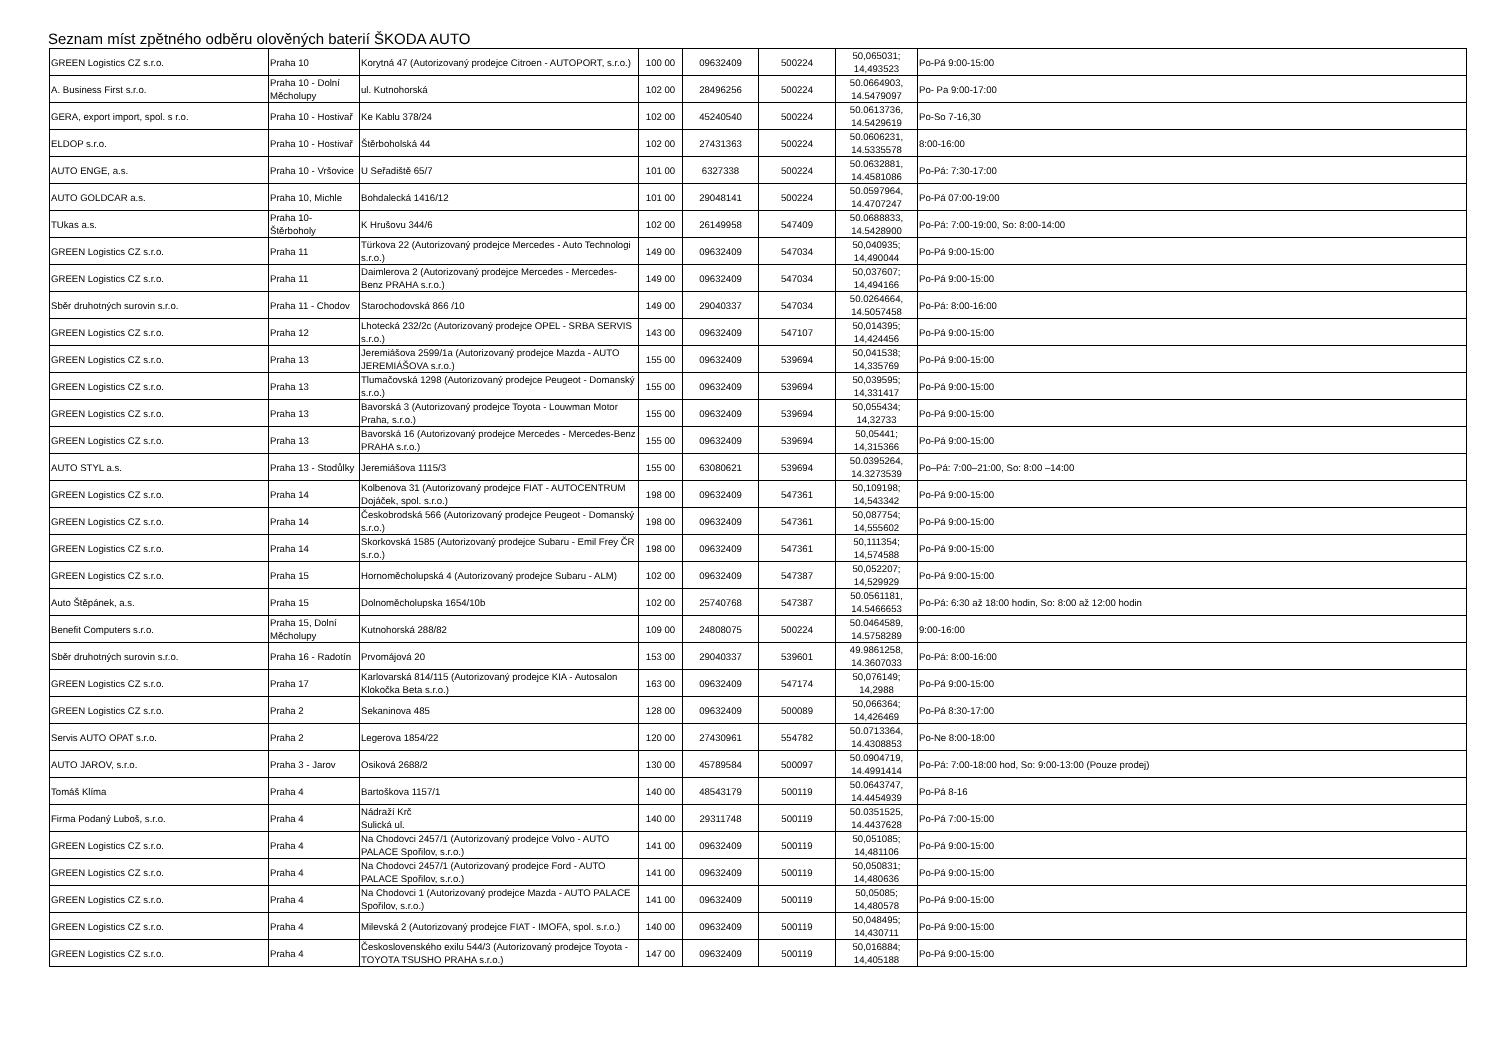Seznam míst zpětného odběru olověných baterií ŠKODA AUTO
| GREEN Logistics CZ s.r.o. | Praha 10 | Korytná 47 (Autorizovaný prodejce Citroen - AUTOPORT, s.r.o.) | 100 00 | 09632409 | 500224 | 50,065031; 14,493523 | Po-Pá 9:00-15:00 |
| A. Business First s.r.o. | Praha 10 - Dolní Měcholupy | ul. Kutnohorská | 102 00 | 28496256 | 500224 | 50.0664903, 14.5479097 | Po- Pa 9:00-17:00 |
| GERA, export import, spol. s r.o. | Praha 10 - Hostivař | Ke Kablu 378/24 | 102 00 | 45240540 | 500224 | 50.0613736, 14.5429619 | Po-So 7-16,30 |
| ELDOP s.r.o. | Praha 10 - Hostivař | Štěrboholská 44 | 102 00 | 27431363 | 500224 | 50.0606231, 14.5335578 | 8:00-16:00 |
| AUTO ENGE, a.s. | Praha 10 - Vršovice | U Seřadiště 65/7 | 101 00 | 6327338 | 500224 | 50.0632881, 14.4581086 | Po-Pá: 7:30-17:00 |
| AUTO GOLDCAR a.s. | Praha 10, Michle | Bohdalecká 1416/12 | 101 00 | 29048141 | 500224 | 50.0597964, 14.4707247 | Po-Pá 07:00-19:00 |
| TUkas a.s. | Praha 10- Štěrboholy | K Hrušovu 344/6 | 102 00 | 26149958 | 547409 | 50.0688833, 14.5428900 | Po-Pá: 7:00-19:00, So: 8:00-14:00 |
| GREEN Logistics CZ s.r.o. | Praha 11 | Türkova 22 (Autorizovaný prodejce Mercedes - Auto Technologi s.r.o.) | 149 00 | 09632409 | 547034 | 50,040935; 14,490044 | Po-Pá 9:00-15:00 |
| GREEN Logistics CZ s.r.o. | Praha 11 | Daimlerova 2 (Autorizovaný prodejce Mercedes - Mercedes-Benz PRAHA s.r.o.) | 149 00 | 09632409 | 547034 | 50,037607; 14,494166 | Po-Pá 9:00-15:00 |
| Sběr druhotných surovin s.r.o. | Praha 11 - Chodov | Starochodovská 866 /10 | 149 00 | 29040337 | 547034 | 50.0264664, 14.5057458 | Po-Pá: 8:00-16:00 |
| GREEN Logistics CZ s.r.o. | Praha 12 | Lhotecká 232/2c (Autorizovaný prodejce OPEL - SRBA SERVIS s.r.o.) | 143 00 | 09632409 | 547107 | 50,014395; 14,424456 | Po-Pá 9:00-15:00 |
| GREEN Logistics CZ s.r.o. | Praha 13 | Jeremiášova 2599/1a (Autorizovaný prodejce Mazda - AUTO JEREMIÁŠOVA s.r.o.) | 155 00 | 09632409 | 539694 | 50,041538; 14,335769 | Po-Pá 9:00-15:00 |
| GREEN Logistics CZ s.r.o. | Praha 13 | Tlumačovská 1298 (Autorizovaný prodejce Peugeot - Domanský s.r.o.) | 155 00 | 09632409 | 539694 | 50,039595; 14,331417 | Po-Pá 9:00-15:00 |
| GREEN Logistics CZ s.r.o. | Praha 13 | Bavorská 3 (Autorizovaný prodejce Toyota - Louwman Motor Praha, s.r.o.) | 155 00 | 09632409 | 539694 | 50,055434; 14,32733 | Po-Pá 9:00-15:00 |
| GREEN Logistics CZ s.r.o. | Praha 13 | Bavorská 16 (Autorizovaný prodejce Mercedes - Mercedes-Benz PRAHA s.r.o.) | 155 00 | 09632409 | 539694 | 50,05441; 14,315366 | Po-Pá 9:00-15:00 |
| AUTO STYL a.s. | Praha 13 - Stodůlky | Jeremiášova 1115/3 | 155 00 | 63080621 | 539694 | 50.0395264, 14.3273539 | Po–Pá: 7:00–21:00, So: 8:00 –14:00 |
| GREEN Logistics CZ s.r.o. | Praha 14 | Kolbenova 31 (Autorizovaný prodejce FIAT - AUTOCENTRUM Dojáček, spol. s.r.o.) | 198 00 | 09632409 | 547361 | 50,109198; 14,543342 | Po-Pá 9:00-15:00 |
| GREEN Logistics CZ s.r.o. | Praha 14 | Českobrodská 566 (Autorizovaný prodejce Peugeot - Domanský s.r.o.) | 198 00 | 09632409 | 547361 | 50,087754; 14,555602 | Po-Pá 9:00-15:00 |
| GREEN Logistics CZ s.r.o. | Praha 14 | Skorkovská 1585 (Autorizovaný prodejce Subaru - Emil Frey ČR s.r.o.) | 198 00 | 09632409 | 547361 | 50,111354; 14,574588 | Po-Pá 9:00-15:00 |
| GREEN Logistics CZ s.r.o. | Praha 15 | Hornoměcholupská 4 (Autorizovaný prodejce Subaru - ALM) | 102 00 | 09632409 | 547387 | 50,052207; 14,529929 | Po-Pá 9:00-15:00 |
| Auto Štěpánek, a.s. | Praha 15 | Dolnoměcholupska 1654/10b | 102 00 | 25740768 | 547387 | 50.0561181, 14.5466653 | Po-Pá: 6:30 až 18:00 hodin, So: 8:00 až 12:00 hodin |
| Benefit Computers s.r.o. | Praha 15, Dolní Měcholupy | Kutnohorská 288/82 | 109 00 | 24808075 | 500224 | 50.0464589, 14.5758289 | 9:00-16:00 |
| Sběr druhotných surovin s.r.o. | Praha 16 - Radotín | Prvomájová 20 | 153 00 | 29040337 | 539601 | 49.9861258, 14.3607033 | Po-Pá: 8:00-16:00 |
| GREEN Logistics CZ s.r.o. | Praha 17 | Karlovarská 814/115 (Autorizovaný prodejce KIA - Autosalon Klokočka Beta s.r.o.) | 163 00 | 09632409 | 547174 | 50,076149; 14,2988 | Po-Pá 9:00-15:00 |
| GREEN Logistics CZ s.r.o. | Praha 2 | Sekaninova 485 | 128 00 | 09632409 | 500089 | 50,066364; 14,426469 | Po-Pá 8:30-17:00 |
| Servis AUTO OPAT s.r.o. | Praha 2 | Legerova 1854/22 | 120 00 | 27430961 | 554782 | 50.0713364, 14.4308853 | Po-Ne 8:00-18:00 |
| AUTO JAROV, s.r.o. | Praha 3 - Jarov | Osiková 2688/2 | 130 00 | 45789584 | 500097 | 50.0904719, 14.4991414 | Po-Pá: 7:00-18:00 hod, So: 9:00-13:00 (Pouze prodej) |
| Tomáš Klíma | Praha 4 | Bartoškova 1157/1 | 140 00 | 48543179 | 500119 | 50.0643747, 14.4454939 | Po-Pá 8-16 |
| Firma Podaný Luboš, s.r.o. | Praha 4 | Nádraží Krč Sulická ul. | 140 00 | 29311748 | 500119 | 50.0351525, 14.4437628 | Po-Pá 7:00-15:00 |
| GREEN Logistics CZ s.r.o. | Praha 4 | Na Chodovci 2457/1 (Autorizovaný prodejce Volvo - AUTO PALACE Spořilov, s.r.o.) | 141 00 | 09632409 | 500119 | 50,051085; 14,481106 | Po-Pá 9:00-15:00 |
| GREEN Logistics CZ s.r.o. | Praha 4 | Na Chodovci 2457/1 (Autorizovaný prodejce Ford - AUTO PALACE Spořilov, s.r.o.) | 141 00 | 09632409 | 500119 | 50,050831; 14,480636 | Po-Pá 9:00-15:00 |
| GREEN Logistics CZ s.r.o. | Praha 4 | Na Chodovci 1 (Autorizovaný prodejce Mazda - AUTO PALACE Spořilov, s.r.o.) | 141 00 | 09632409 | 500119 | 50,05085; 14,480578 | Po-Pá 9:00-15:00 |
| GREEN Logistics CZ s.r.o. | Praha 4 | Milevská 2 (Autorizovaný prodejce FIAT - IMOFA, spol. s.r.o.) | 140 00 | 09632409 | 500119 | 50,048495; 14,430711 | Po-Pá 9:00-15:00 |
| GREEN Logistics CZ s.r.o. | Praha 4 | Československého exilu 544/3 (Autorizovaný prodejce Toyota - TOYOTA TSUSHO PRAHA s.r.o.) | 147 00 | 09632409 | 500119 | 50,016884; 14,405188 | Po-Pá 9:00-15:00 |